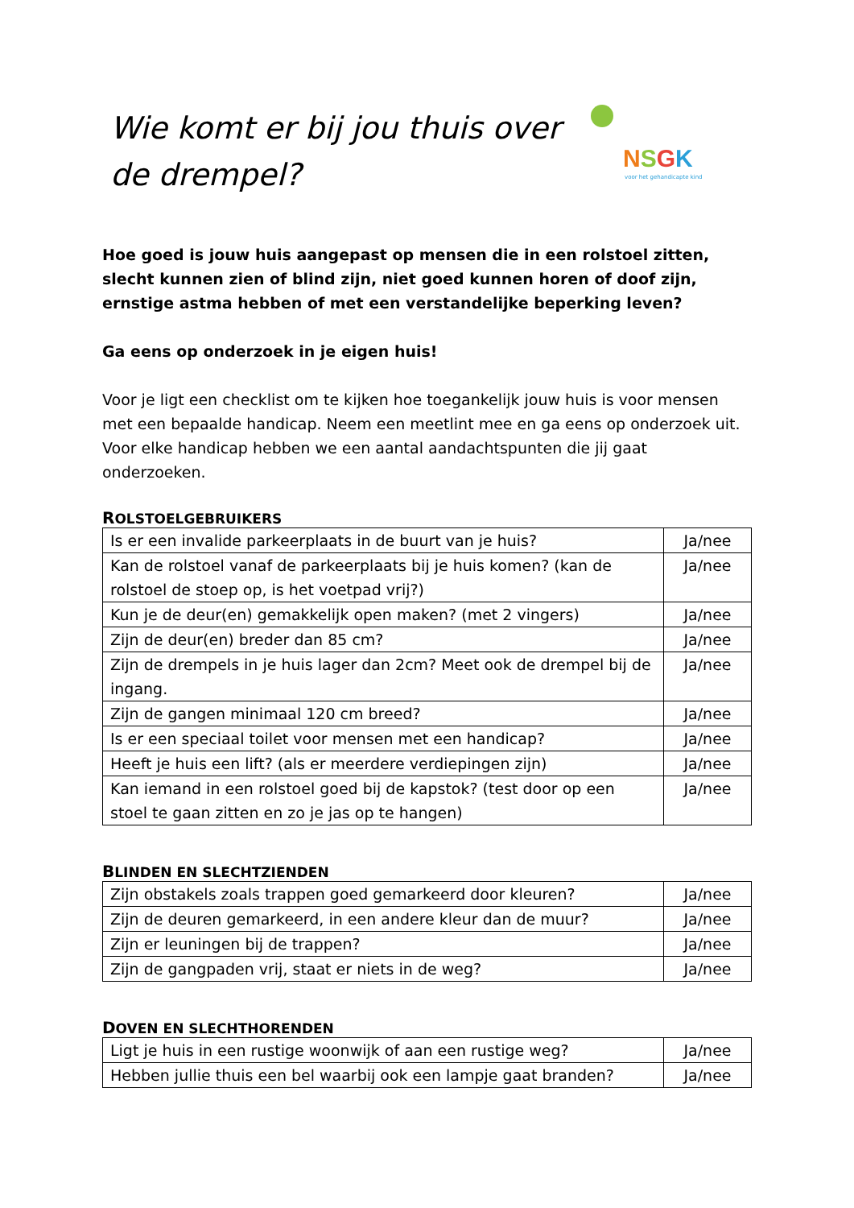Wie komt er bij jou thuis over
de drempel?
NSGK
voor het gehandicapte kind
Hoe goed is jouw huis aangepast op mensen die in een rolstoel zitten, slecht kunnen zien of blind zijn, niet goed kunnen horen of doof zijn, ernstige astma hebben of met een verstandelijke beperking leven?
Ga eens op onderzoek in je eigen huis!
Voor je ligt een checklist om te kijken hoe toegankelijk jouw huis is voor mensen met een bepaalde handicap. Neem een meetlint mee en ga eens op onderzoek uit. Voor elke handicap hebben we een aantal aandachtspunten die jij gaat onderzoeken.
ROLSTOELGEBRUIKERS
| Is er een invalide parkeerplaats in de buurt van je huis? | Ja/nee |
| Kan de rolstoel vanaf de parkeerplaats bij je huis komen? (kan de rolstoel de stoep op, is het voetpad vrij?) | Ja/nee |
| Kun je de deur(en) gemakkelijk open maken? (met 2 vingers) | Ja/nee |
| Zijn de deur(en) breder dan 85 cm? | Ja/nee |
| Zijn de drempels in je huis lager dan 2cm? Meet ook de drempel bij de ingang. | Ja/nee |
| Zijn de gangen minimaal 120 cm breed? | Ja/nee |
| Is er een speciaal toilet voor mensen met een handicap? | Ja/nee |
| Heeft je huis een lift? (als er meerdere verdiepingen zijn) | Ja/nee |
| Kan iemand in een rolstoel goed bij de kapstok? (test door op een stoel te gaan zitten en zo je jas op te hangen) | Ja/nee |
BLINDEN EN SLECHTZIENDEN
| Zijn obstakels zoals trappen goed gemarkeerd door kleuren? | Ja/nee |
| Zijn de deuren gemarkeerd, in een andere kleur dan de muur? | Ja/nee |
| Zijn er leuningen bij de trappen? | Ja/nee |
| Zijn de gangpaden vrij, staat er niets in de weg? | Ja/nee |
DOVEN EN SLECHTHORENDEN
| Ligt je huis in een rustige woonwijk of aan een rustige weg? | Ja/nee |
| Hebben jullie thuis een bel waarbij ook een lampje gaat branden? | Ja/nee |